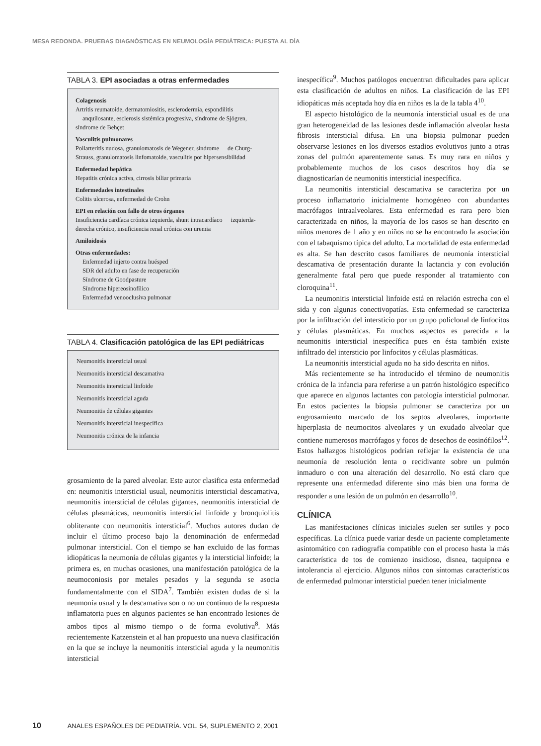MESA REDONDA. PRUEBAS DIAGNÓSTICAS EN NEUMOLOGÍA PEDIÁTRICA: PUESTA AL DÍA
TABLA 3. EPI asociadas a otras enfermedades
Colagenosis
Artritis reumatoide, dermatomiositis, esclerodermia, espondilitis anquilosante, esclerosis sistémica progresiva, síndrome de Sjögren, síndrome de Behçet
Vasculitis pulmonares
Poliarteritis nudosa, granulomatosis de Wegener, síndrome de Churg-Strauss, granulomatosis linfomatoide, vasculitis por hipersensibilidad
Enfermedad hepática
Hepatitis crónica activa, cirrosis biliar primaria
Enfermedades intestinales
Colitis ulcerosa, enfermedad de Crohn
EPI en relación con fallo de otros órganos
Insuficiencia cardíaca crónica izquierda, shunt intracardíaco izquierda-derecha crónico, insuficiencia renal crónica con uremia
Amiloidosis
Otras enfermedades:
Enfermedad injerto contra huésped
SDR del adulto en fase de recuperación
Síndrome de Goodpasture
Síndrome hipereosinofílico
Enfermedad venooclusiva pulmonar
TABLA 4. Clasificación patológica de las EPI pediátricas
| Neumonitis intersticial usual |
| Neumonitis intersticial descamativa |
| Neumonitis intersticial linfoide |
| Neumonitis intersticial aguda |
| Neumonitis de células gigantes |
| Neumonitis intersticial inespecífica |
| Neumonitis crónica de la infancia |
grosamiento de la pared alveolar. Este autor clasifica esta enfermedad en: neumonitis intersticial usual, neumonitis intersticial descamativa, neumonitis intersticial de células gigantes, neumonitis intersticial de células plasmáticas, neumonitis intersticial linfoide y bronquiolitis obliterante con neumonitis intersticial<sup>6</sup>. Muchos autores dudan de incluir el último proceso bajo la denominación de enfermedad pulmonar intersticial. Con el tiempo se han excluido de las formas idiopáticas la neumonía de células gigantes y la intersticial linfoide; la primera es, en muchas ocasiones, una manifestación patológica de la neumoconiosis por metales pesados y la segunda se asocia fundamentalmente con el SIDA<sup>7</sup>. También existen dudas de si la neumonía usual y la descamativa son o no un continuo de la respuesta inflamatoria pues en algunos pacientes se han encontrado lesiones de ambos tipos al mismo tiempo o de forma evolutiva<sup>8</sup>. Más recientemente Katzenstein et al han propuesto una nueva clasificación en la que se incluye la neumonitis intersticial aguda y la neumonitis intersticial
inespecífica<sup>9</sup>. Muchos patólogos encuentran dificultades para aplicar esta clasificación de adultos en niños. La clasificación de las EPI idiopáticas más aceptada hoy día en niños es la de la tabla 4<sup>10</sup>.
El aspecto histológico de la neumonía intersticial usual es de una gran heterogeneidad de las lesiones desde inflamación alveolar hasta fibrosis intersticial difusa. En una biopsia pulmonar pueden observarse lesiones en los diversos estadios evolutivos junto a otras zonas del pulmón aparentemente sanas. Es muy rara en niños y probablemente muchos de los casos descritos hoy día se diagnosticarían de neumonitis intersticial inespecífica.
La neumonitis intersticial descamativa se caracteriza por un proceso inflamatorio inicialmente homogéneo con abundantes macrófagos intraalveolares. Esta enfermedad es rara pero bien caracterizada en niños, la mayoría de los casos se han descrito en niños menores de 1 año y en niños no se ha encontrado la asociación con el tabaquismo típica del adulto. La mortalidad de esta enfermedad es alta. Se han descrito casos familiares de neumonía intersticial descamativa de presentación durante la lactancia y con evolución generalmente fatal pero que puede responder al tratamiento con cloroquina<sup>11</sup>.
La neumonitis intersticial linfoide está en relación estrecha con el sida y con algunas conectivopatías. Esta enfermedad se caracteriza por la infiltración del intersticio por un grupo policlonal de linfocitos y células plasmáticas. En muchos aspectos es parecida a la neumonitis intersticial inespecífica pues en ésta también existe infiltrado del intersticio por linfocitos y células plasmáticas.
La neumonitis intersticial aguda no ha sido descrita en niños.
Más recientemente se ha introducido el término de neumonitis crónica de la infancia para referirse a un patrón histológico específico que aparece en algunos lactantes con patología intersticial pulmonar. En estos pacientes la biopsia pulmonar se caracteriza por un engrosamiento marcado de los septos alveolares, importante hiperplasia de neumocitos alveolares y un exudado alveolar que contiene numerosos macrófagos y focos de desechos de eosinófilos<sup>12</sup>. Estos hallazgos histológicos podrían reflejar la existencia de una neumonía de resolución lenta o recidivante sobre un pulmón inmaduro o con una alteración del desarrollo. No está claro que represente una enfermedad diferente sino más bien una forma de responder a una lesión de un pulmón en desarrollo<sup>10</sup>.
CLÍNICA
Las manifestaciones clínicas iniciales suelen ser sutiles y poco específicas. La clínica puede variar desde un paciente completamente asintomático con radiografía compatible con el proceso hasta la más característica de tos de comienzo insidioso, disnea, taquipnea e intolerancia al ejercicio. Algunos niños con síntomas característicos de enfermedad pulmonar intersticial pueden tener inicialmente
10 ANALES ESPAÑOLES DE PEDIATRÍA. VOL. 54, SUPLEMENTO 2, 2001